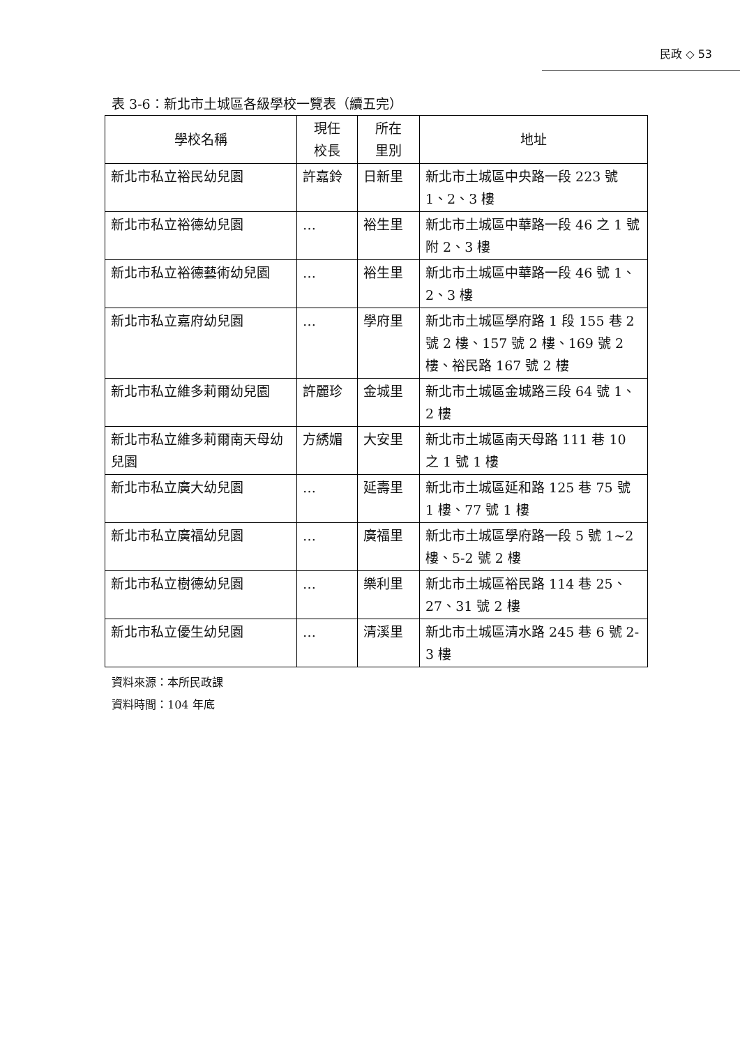民政 ◇ 53
表 3-6：新北市土城區各級學校一覽表（續五完）
| 學校名稱 | 現任 校長 | 所在 里別 | 地址 |
| --- | --- | --- | --- |
| 新北市私立裕民幼兒園 | 許嘉鈴 | 日新里 | 新北市土城區中央路一段 223 號 1、2、3 樓 |
| 新北市私立裕德幼兒園 | … | 裕生里 | 新北市土城區中華路一段 46 之 1 號附 2、3 樓 |
| 新北市私立裕德藝術幼兒園 | … | 裕生里 | 新北市土城區中華路一段 46 號 1、2、3 樓 |
| 新北市私立嘉府幼兒園 | … | 學府里 | 新北市土城區學府路 1 段 155 巷 2 號 2 樓、157 號 2 樓、169 號 2 樓、裕民路 167 號 2 樓 |
| 新北市私立維多莉爾幼兒園 | 許麗珍 | 金城里 | 新北市土城區金城路三段 64 號 1、2 樓 |
| 新北市私立維多莉爾南天母幼兒園 | 方綉媚 | 大安里 | 新北市土城區南天母路 111 巷 10 之 1 號 1 樓 |
| 新北市私立廣大幼兒園 | … | 延壽里 | 新北市土城區延和路 125 巷 75 號 1 樓、77 號 1 樓 |
| 新北市私立廣福幼兒園 | … | 廣福里 | 新北市土城區學府路一段 5 號 1~2 樓、5-2 號 2 樓 |
| 新北市私立樹德幼兒園 | … | 樂利里 | 新北市土城區裕民路 114 巷 25、27、31 號 2 樓 |
| 新北市私立優生幼兒園 | … | 清溪里 | 新北市土城區清水路 245 巷 6 號 2-3 樓 |
資料來源：本所民政課
資料時間：104 年底